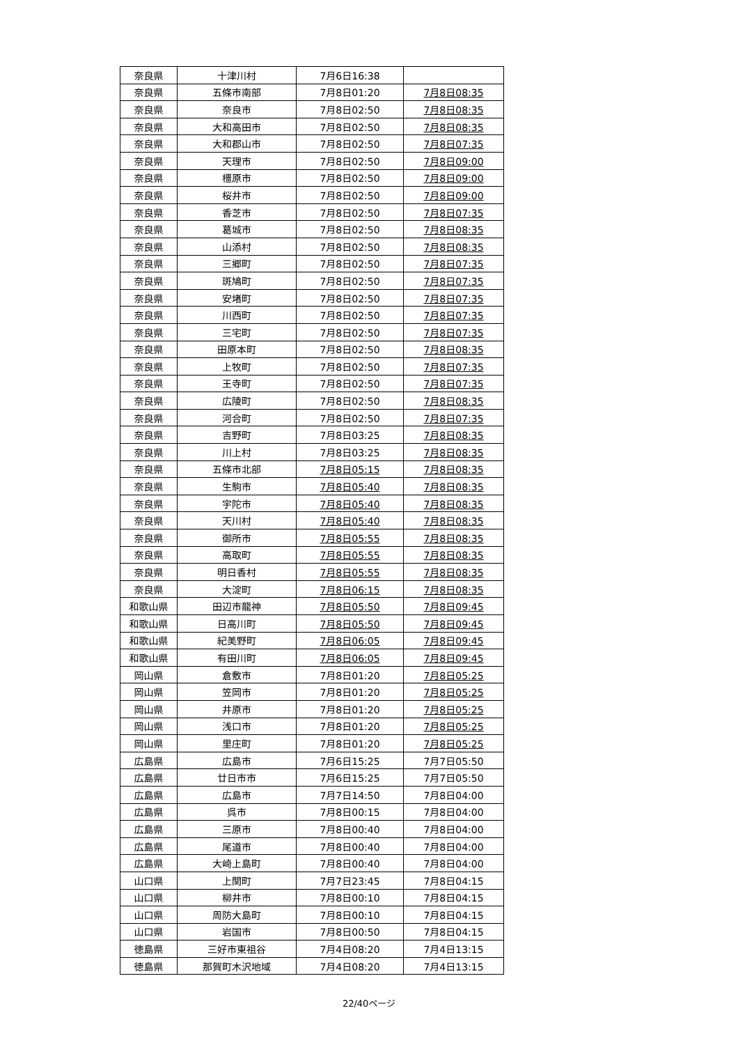| 奈良県 | 十津川村 | 7月6日16:38 | |
| 奈良県 | 五條市南部 | 7月8日01:20 | 7月8日08:35 |
| 奈良県 | 奈良市 | 7月8日02:50 | 7月8日08:35 |
| 奈良県 | 大和高田市 | 7月8日02:50 | 7月8日08:35 |
| 奈良県 | 大和郡山市 | 7月8日02:50 | 7月8日07:35 |
| 奈良県 | 天理市 | 7月8日02:50 | 7月8日09:00 |
| 奈良県 | 橿原市 | 7月8日02:50 | 7月8日09:00 |
| 奈良県 | 桜井市 | 7月8日02:50 | 7月8日09:00 |
| 奈良県 | 香芝市 | 7月8日02:50 | 7月8日07:35 |
| 奈良県 | 葛城市 | 7月8日02:50 | 7月8日08:35 |
| 奈良県 | 山添村 | 7月8日02:50 | 7月8日08:35 |
| 奈良県 | 三郷町 | 7月8日02:50 | 7月8日07:35 |
| 奈良県 | 斑鳩町 | 7月8日02:50 | 7月8日07:35 |
| 奈良県 | 安堵町 | 7月8日02:50 | 7月8日07:35 |
| 奈良県 | 川西町 | 7月8日02:50 | 7月8日07:35 |
| 奈良県 | 三宅町 | 7月8日02:50 | 7月8日07:35 |
| 奈良県 | 田原本町 | 7月8日02:50 | 7月8日08:35 |
| 奈良県 | 上牧町 | 7月8日02:50 | 7月8日07:35 |
| 奈良県 | 王寺町 | 7月8日02:50 | 7月8日07:35 |
| 奈良県 | 広陵町 | 7月8日02:50 | 7月8日08:35 |
| 奈良県 | 河合町 | 7月8日02:50 | 7月8日07:35 |
| 奈良県 | 吉野町 | 7月8日03:25 | 7月8日08:35 |
| 奈良県 | 川上村 | 7月8日03:25 | 7月8日08:35 |
| 奈良県 | 五條市北部 | 7月8日05:15 | 7月8日08:35 |
| 奈良県 | 生駒市 | 7月8日05:40 | 7月8日08:35 |
| 奈良県 | 宇陀市 | 7月8日05:40 | 7月8日08:35 |
| 奈良県 | 天川村 | 7月8日05:40 | 7月8日08:35 |
| 奈良県 | 御所市 | 7月8日05:55 | 7月8日08:35 |
| 奈良県 | 高取町 | 7月8日05:55 | 7月8日08:35 |
| 奈良県 | 明日香村 | 7月8日05:55 | 7月8日08:35 |
| 奈良県 | 大淀町 | 7月8日06:15 | 7月8日08:35 |
| 和歌山県 | 田辺市龍神 | 7月8日05:50 | 7月8日09:45 |
| 和歌山県 | 日高川町 | 7月8日05:50 | 7月8日09:45 |
| 和歌山県 | 紀美野町 | 7月8日06:05 | 7月8日09:45 |
| 和歌山県 | 有田川町 | 7月8日06:05 | 7月8日09:45 |
| 岡山県 | 倉敷市 | 7月8日01:20 | 7月8日05:25 |
| 岡山県 | 笠岡市 | 7月8日01:20 | 7月8日05:25 |
| 岡山県 | 井原市 | 7月8日01:20 | 7月8日05:25 |
| 岡山県 | 浅口市 | 7月8日01:20 | 7月8日05:25 |
| 岡山県 | 里庄町 | 7月8日01:20 | 7月8日05:25 |
| 広島県 | 広島市 | 7月6日15:25 | 7月7日05:50 |
| 広島県 | 廿日市市 | 7月6日15:25 | 7月7日05:50 |
| 広島県 | 広島市 | 7月7日14:50 | 7月8日04:00 |
| 広島県 | 呉市 | 7月8日00:15 | 7月8日04:00 |
| 広島県 | 三原市 | 7月8日00:40 | 7月8日04:00 |
| 広島県 | 尾道市 | 7月8日00:40 | 7月8日04:00 |
| 広島県 | 大崎上島町 | 7月8日00:40 | 7月8日04:00 |
| 山口県 | 上関町 | 7月7日23:45 | 7月8日04:15 |
| 山口県 | 柳井市 | 7月8日00:10 | 7月8日04:15 |
| 山口県 | 周防大島町 | 7月8日00:10 | 7月8日04:15 |
| 山口県 | 岩国市 | 7月8日00:50 | 7月8日04:15 |
| 徳島県 | 三好市東祖谷 | 7月4日08:20 | 7月4日13:15 |
| 徳島県 | 那賀町木沢地域 | 7月4日08:20 | 7月4日13:15 |
22/40ページ